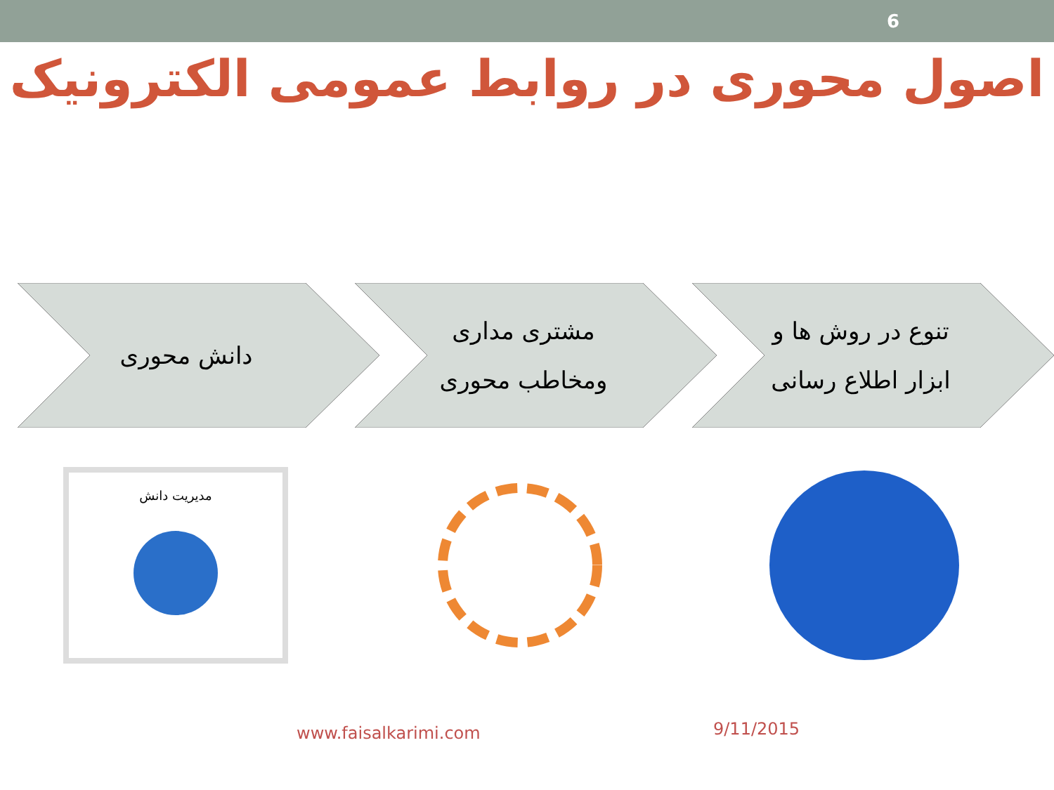6
اصول محوری در روابط عمومی الکترونیک
تنوع در روش ها و
ابزار اطلاع رسانی
مشتری مداری
ومخاطب محوری
دانش محوری
مدیریت دانش
www.faisalkarimi.com 9/11/2015